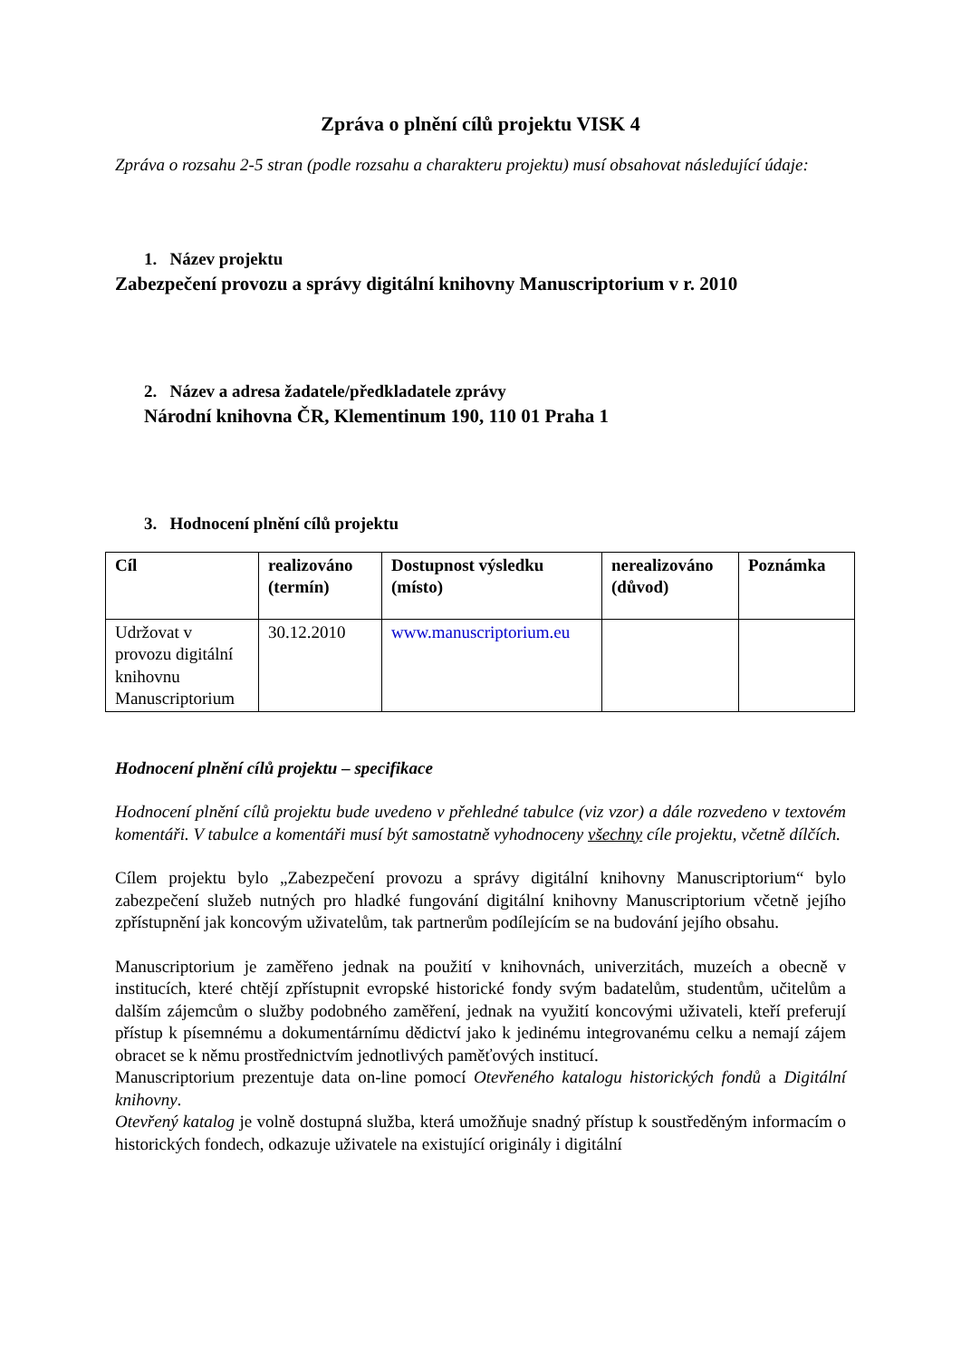Zpráva o plnění cílů projektu VISK 4
Zpráva o rozsahu 2-5 stran (podle rozsahu a charakteru projektu) musí obsahovat následující údaje:
1. Název projektu
Zabezpečení provozu a správy digitální knihovny Manuscriptorium v r. 2010
2. Název a adresa žadatele/předkladatele zprávy
Národní knihovna ČR, Klementinum 190, 110 01 Praha 1
3. Hodnocení plnění cílů projektu
| Cíl | realizováno (termín) | Dostupnost výsledku (místo) | nerealizováno (důvod) | Poznámka |
| Udržovat v provozu digitální knihovnu Manuscriptorium | 30.12.2010 | www.manuscriptorium.eu | | |
Hodnocení plnění cílů projektu – specifikace
Hodnocení plnění cílů projektu bude uvedeno v přehledné tabulce (viz vzor) a dále rozvedeno v textovém komentáři. V tabulce a komentáři musí být samostatně vyhodnoceny všechny cíle projektu, včetně dílčích.
Cílem projektu bylo „Zabezpečení provozu a správy digitální knihovny Manuscriptorium“ bylo zabezpečení služeb nutných pro hladké fungování digitální knihovny Manuscriptorium včetně jejího zpřístupnění jak koncovým uživatelům, tak partnerům podílejícím se na budování jejího obsahu.
Manuscriptorium je zaměřeno jednak na použití v knihovnách, univerzitách, muzeích a obecně v institucích, které chtějí zpřístupnit evropské historické fondy svým badatelům, studentům, učitelům a dalším zájemcům o služby podobného zaměření, jednak na využití koncovými uživateli, kteří preferují přístup k písemnému a dokumentárnímu dědictví jako k jedinému integrovanému celku a nemají zájem obracet se k němu prostřednictvím jednotlivých paměťových institucí.
Manuscriptorium prezentuje data on-line pomocí Otevřeného katalogu historických fondů a Digitální knihovny.
Otevřený katalog je volně dostupná služba, která umožňuje snadný přístup k soustředěným informacím o historických fondech, odkazuje uživatele na existující originály i digitální